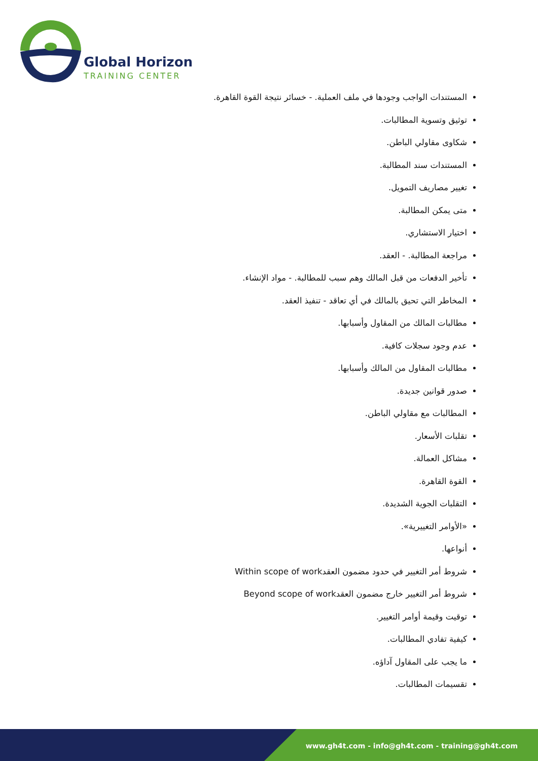Global Horizon
TRAINING CENTER
المستندات الواجب وجودها في ملف العملية. - خسائر نتيجة القوة القاهرة.
توثيق وتسوية المطالبات.
شكاوى مقاولي الباطن.
المستندات سند المطالبة.
تغيير مصاريف التمويل.
متى يمكن المطالبة.
اختيار الاستشاري.
مراجعة المطالبة. - العقد.
تأخير الدفعات من قبل المالك وهم سبب للمطالبة. - مواد الإنشاء.
المخاطر التي تحيق بالمالك في أي تعاقد - تنفيذ العقد.
مطالبات المالك من المقاول وأسبابها.
عدم وجود سجلات كافية.
مطالبات المقاول من المالك وأسبابها.
صدور قوانين جديدة.
المطالبات مع مقاولي الباطن.
تقلبات الأسعار.
مشاكل العمالة.
القوة القاهرة.
التقلبات الجوية الشديدة.
«الأوامر التغييرية».
أنواعها.
شروط أمر التغيير في حدود مضمون العقدWithin scope of work
شروط أمر التغيير خارج مضمون العقدBeyond scope of work
توقيت وقيمة أوامر التغيير.
كيفية تفادي المطالبات.
ما يجب على المقاول آداؤه.
تقسيمات المطالبات.
www.gh4t.com - info@gh4t.com - training@gh4t.com